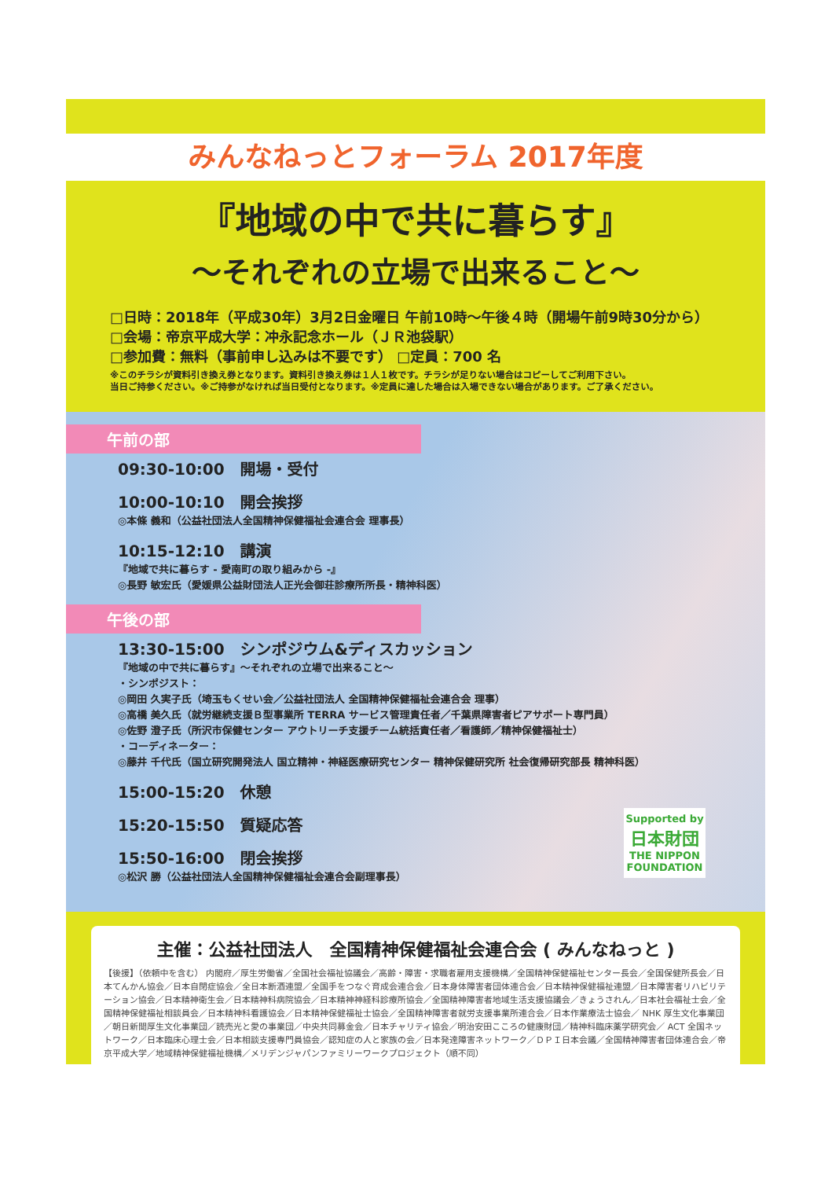みんなねっとフォーラム 2017年度
『地域の中で共に暮らす』
～それぞれの立場で出来ること～
□日時：2018年（平成30年）3月2日金曜日 午前10時～午後４時（開場午前9時30分から）
□会場：帝京平成大学：冲永記念ホール（ＪＲ池袋駅）
□参加費：無料（事前申し込みは不要です） □定員：700 名
※このチラシが資料引き換え券となります。資料引き換え券は１人１枚です。チラシが足りない場合はコピーしてご利用下さい。
当日ご持参ください。※ご持参がなければ当日受付となります。※定員に達した場合は入場できない場合があります。ご了承ください。
午前の部
09:30-10:00　開場・受付
10:00-10:10　開会挨拶
◎本條 義和（公益社団法人全国精神保健福祉会連合会 理事長）
10:15-12:10　講演
『地域で共に暮らす - 愛南町の取り組みから -』
◎長野 敏宏氏（愛媛県公益財団法人正光会御荘診療所所長・精神科医）
午後の部
13:30-15:00　シンポジウム&ディスカッション
『地域の中で共に暮らす』～それぞれの立場で出来ること～
・シンポジスト：
◎岡田 久実子氏（埼玉もくせい会／公益社団法人 全国精神保健福祉会連合会 理事）
◎高橋 美久氏（就労継続支援Ｂ型事業所 TERRA サービス管理責任者／千葉県障害者ピアサポート専門員）
◎佐野 澄子氏（所沢市保健センター アウトリーチ支援チーム統括責任者／看護師／精神保健福祉士）
・コーディネーター：
◎藤井 千代氏（国立研究開発法人 国立精神・神経医療研究センター 精神保健研究所 社会復帰研究部長 精神科医）
15:00-15:20　休憩
15:20-15:50　質疑応答
15:50-16:00　閉会挨拶
◎松沢 勝（公益社団法人全国精神保健福祉会連合会副理事長）
Supported by
日本財団
THE NIPPON FOUNDATION
主催：公益社団法人　全国精神保健福祉会連合会 ( みんなねっと )
【後援】（依頼中を含む） 内閣府／厚生労働省／全国社会福祉協議会／高齢・障害・求職者雇用支援機構／全国精神保健福祉センター長会／全国保健所長会／日本てんかん協会／日本自閉症協会／全日本断酒連盟／全国手をつなぐ育成会連合会／日本身体障害者団体連合会／日本精神保健福祉連盟／日本障害者リハビリテーション協会／日本精神衛生会／日本精神科病院協会／日本精神神経科診療所協会／全国精神障害者地域生活支援協議会／きょうされん／日本社会福祉士会／全国精神保健福祉相談員会／日本精神科看護協会／日本精神保健福祉士協会／全国精神障害者就労支援事業所連合会／日本作業療法士協会／ NHK 厚生文化事業団／朝日新聞厚生文化事業団／読売光と愛の事業団／中央共同募金会／日本チャリティ協会／明治安田こころの健康財団／精神科臨床薬学研究会／ ACT 全国ネットワーク／日本臨床心理士会／日本相談支援専門員協会／認知症の人と家族の会／日本発達障害ネットワーク／ＤＰＩ日本会議／全国精神障害者団体連合会／帝京平成大学／地域精神保健福祉機構／メリデンジャパンファミリーワークプロジェクト（順不同）